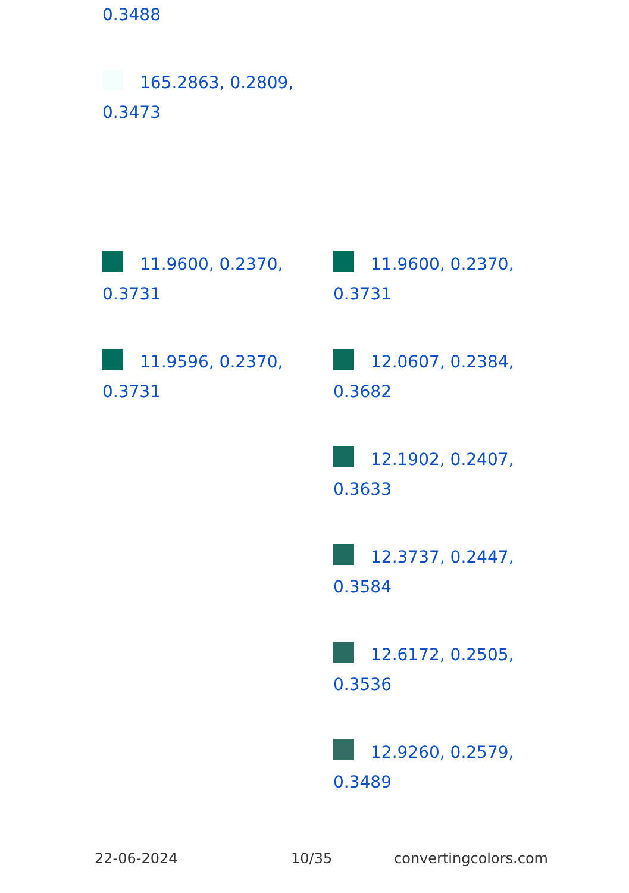0.3488
165.2863, 0.2809, 0.3473
11.9600, 0.2370, 0.3731
11.9600, 0.2370, 0.3731
11.9596, 0.2370, 0.3731
12.0607, 0.2384, 0.3682
12.1902, 0.2407, 0.3633
12.3737, 0.2447, 0.3584
12.6172, 0.2505, 0.3536
12.9260, 0.2579, 0.3489
22-06-2024 10/35 convertingcolors.com